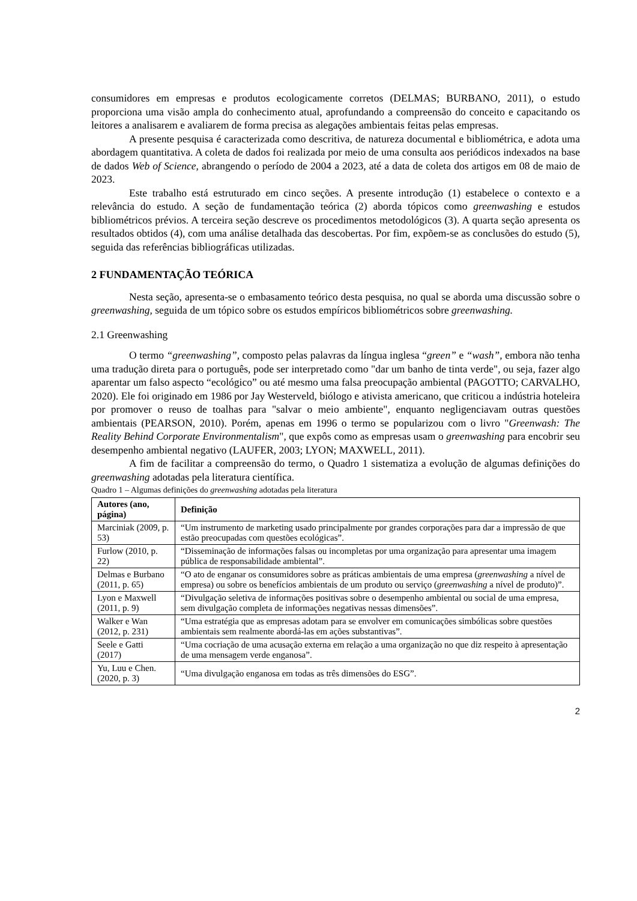consumidores em empresas e produtos ecologicamente corretos (DELMAS; BURBANO, 2011), o estudo proporciona uma visão ampla do conhecimento atual, aprofundando a compreensão do conceito e capacitando os leitores a analisarem e avaliarem de forma precisa as alegações ambientais feitas pelas empresas.
A presente pesquisa é caracterizada como descritiva, de natureza documental e bibliométrica, e adota uma abordagem quantitativa. A coleta de dados foi realizada por meio de uma consulta aos periódicos indexados na base de dados Web of Science, abrangendo o período de 2004 a 2023, até a data de coleta dos artigos em 08 de maio de 2023.
Este trabalho está estruturado em cinco seções. A presente introdução (1) estabelece o contexto e a relevância do estudo. A seção de fundamentação teórica (2) aborda tópicos como greenwashing e estudos bibliométricos prévios. A terceira seção descreve os procedimentos metodológicos (3). A quarta seção apresenta os resultados obtidos (4), com uma análise detalhada das descobertas. Por fim, expõem-se as conclusões do estudo (5), seguida das referências bibliográficas utilizadas.
2 FUNDAMENTAÇÃO TEÓRICA
Nesta seção, apresenta-se o embasamento teórico desta pesquisa, no qual se aborda uma discussão sobre o greenwashing, seguida de um tópico sobre os estudos empíricos bibliométricos sobre greenwashing.
2.1 Greenwashing
O termo “greenwashing”, composto pelas palavras da língua inglesa “green” e “wash”, embora não tenha uma tradução direta para o português, pode ser interpretado como "dar um banho de tinta verde", ou seja, fazer algo aparentar um falso aspecto “ecológico” ou até mesmo uma falsa preocupação ambiental (PAGOTTO; CARVALHO, 2020). Ele foi originado em 1986 por Jay Westerveld, biólogo e ativista americano, que criticou a indústria hoteleira por promover o reuso de toalhas para "salvar o meio ambiente", enquanto negligenciavam outras questões ambientais (PEARSON, 2010). Porém, apenas em 1996 o termo se popularizou com o livro "Greenwash: The Reality Behind Corporate Environmentalism", que expôs como as empresas usam o greenwashing para encobrir seu desempenho ambiental negativo (LAUFER, 2003; LYON; MAXWELL, 2011).
A fim de facilitar a compreensão do termo, o Quadro 1 sistematiza a evolução de algumas definições do greenwashing adotadas pela literatura científica.
Quadro 1 – Algumas definições do greenwashing adotadas pela literatura
| Autores (ano, página) | Definição |
| --- | --- |
| Marciniak (2009, p. 53) | “Um instrumento de marketing usado principalmente por grandes corporações para dar a impressão de que estão preocupadas com questões ecológicas”. |
| Furlow (2010, p. 22) | “Disseminação de informações falsas ou incompletas por uma organização para apresentar uma imagem pública de responsabilidade ambiental”. |
| Delmas e Burbano (2011, p. 65) | “O ato de enganar os consumidores sobre as práticas ambientais de uma empresa ( greenwashing a nível de empresa) ou sobre os benefícios ambientais de um produto ou serviço ( greenwashing a nível de produto)”. |
| Lyon e Maxwell (2011, p. 9) | “Divulgação seletiva de informações positivas sobre o desempenho ambiental ou social de uma empresa, sem divulgação completa de informações negativas nessas dimensões”. |
| Walker e Wan (2012, p. 231) | “Uma estratégia que as empresas adotam para se envolver em comunicações simbólicas sobre questões ambientais sem realmente abordá-las em ações substantivas”. |
| Seele e Gatti (2017) | “Uma cocriação de uma acusação externa em relação a uma organização no que diz respeito à apresentação de uma mensagem verde enganosa”. |
| Yu, Luu e Chen. (2020, p. 3) | “Uma divulgação enganosa em todas as três dimensões do ESG”. |
2